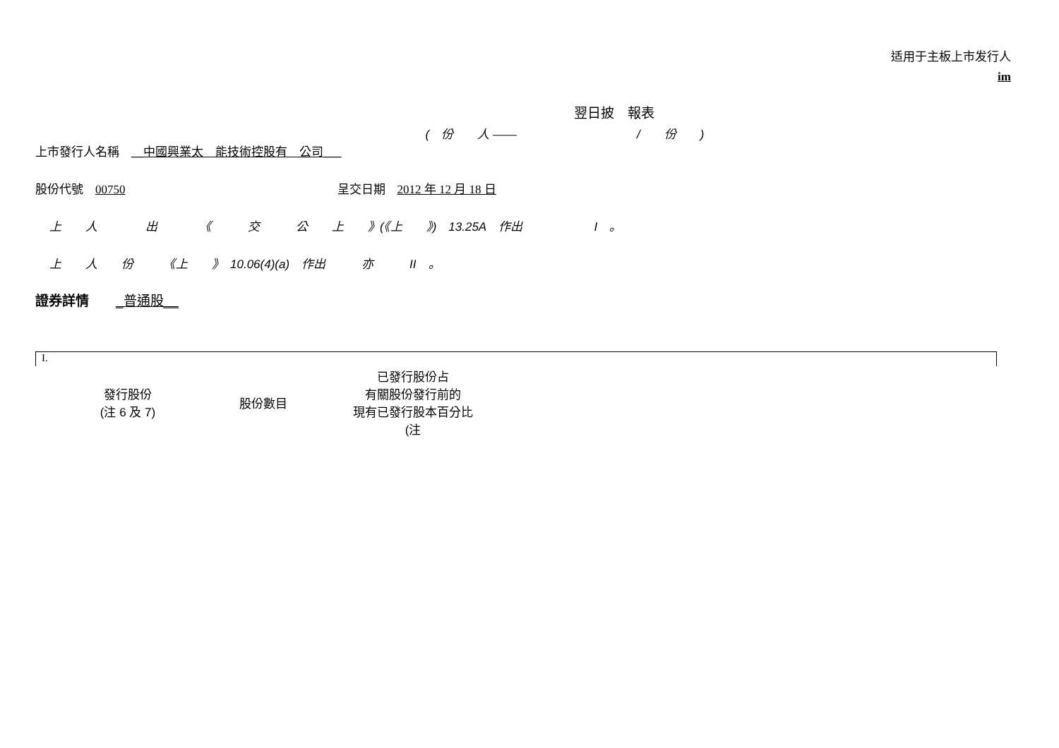适用于主板上市发行人
im
翌日披　報表
(　份　　人 ——　　　　　　　　　　/　　份　　)
上市發行人名稱　__中國興業太　能技術控股有　公司___
股份代號　00750 呈交日期　2012 年 12 月 18 日
上　　人　　　　出　　　　《　　　交　　　公　　上　　》(《上　　》)　13.25A　作出　　　　　　I　。
上　　人　　份　　　《上　　》　10.06(4)(a)　作出　　　亦　　　II　。
證券詳情　　_普通股__
I.
| 發行股份 (注 6 及 7) | 股份數目 | 已發行股份占 有關股份發行前的 現有已發行股本百分比 (注 |